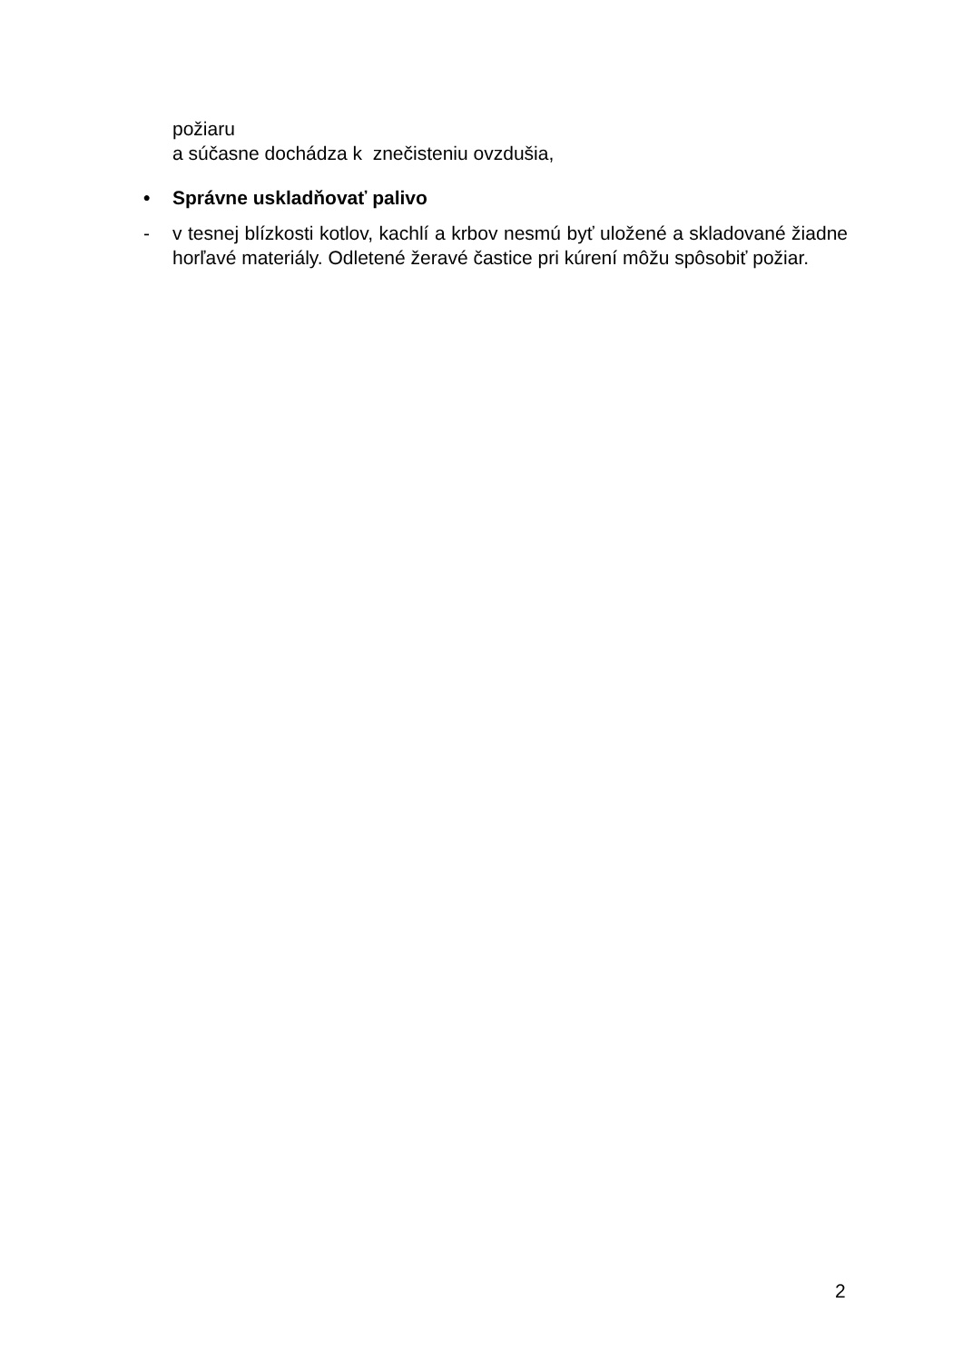požiaru
a súčasne dochádza k znečisteniu ovzdušia,
•
Správne uskladňovať palivo
-
v tesnej blízkosti kotlov, kachlí a krbov nesmú byť uložené a skladované žiadne horľavé materiály. Odletené žeravé častice pri kúrení môžu spôsobiť požiar.
2